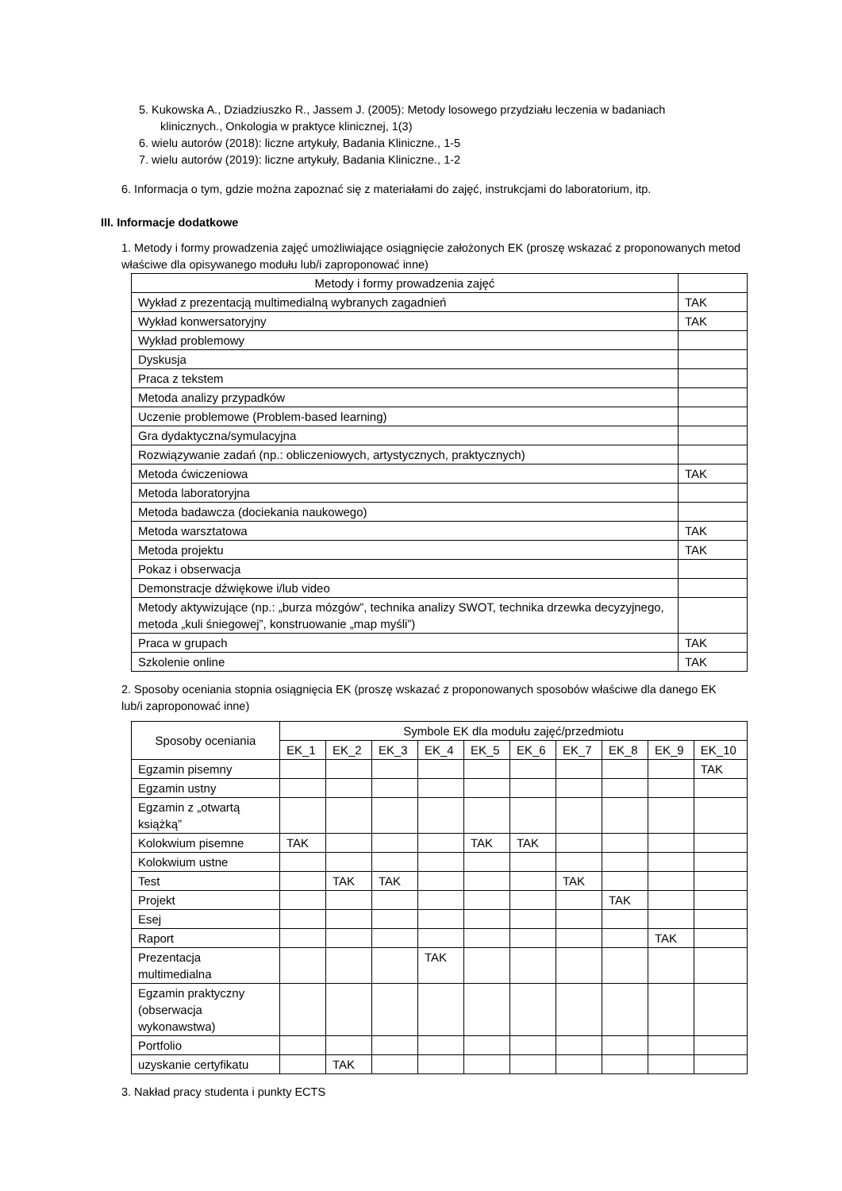5. Kukowska A., Dziadziuszko R., Jassem J. (2005): Metody losowego przydziału leczenia w badaniach
klinicznych., Onkologia w praktyce klinicznej, 1(3)
6. wielu autorów (2018): liczne artykuły, Badania Kliniczne., 1-5
7. wielu autorów (2019): liczne artykuły, Badania Kliniczne., 1-2
6. Informacja o tym, gdzie można zapoznać się z materiałami do zajęć, instrukcjami do laboratorium, itp.
III. Informacje dodatkowe
1. Metody i formy prowadzenia zajęć umożliwiające osiągnięcie założonych EK (proszę wskazać z proponowanych metod właściwe dla opisywanego modułu lub/i zaproponować inne)
| Metody i formy prowadzenia zajęć | |
| --- | --- |
| Wykład z prezentacją multimedialną wybranych zagadnień | TAK |
| Wykład konwersatoryjny | TAK |
| Wykład problemowy | |
| Dyskusja | |
| Praca z tekstem | |
| Metoda analizy przypadków | |
| Uczenie problemowe (Problem-based learning) | |
| Gra dydaktyczna/symulacyjna | |
| Rozwiązywanie zadań (np.: obliczeniowych, artystycznych, praktycznych) | |
| Metoda ćwiczeniowa | TAK |
| Metoda laboratoryjna | |
| Metoda badawcza (dociekania naukowego) | |
| Metoda warsztatowa | TAK |
| Metoda projektu | TAK |
| Pokaz i obserwacja | |
| Demonstracje dźwiękowe i/lub video | |
| Metody aktywizujące (np.: „burza mózgów”, technika analizy SWOT, technika drzewka decyzyjnego, metoda „kuli śniegowej”, konstruowanie „map myśli”) | |
| Praca w grupach | TAK |
| Szkolenie online | TAK |
2. Sposoby oceniania stopnia osiągnięcia EK (proszę wskazać z proponowanych sposobów właściwe dla danego EK lub/i zaproponować inne)
| Sposoby oceniania | Symbole EK dla modułu zajęć/przedmiotu | | | | | | | | | |
| --- | --- | --- | --- | --- | --- | --- | --- | --- | --- | --- |
| | EK_1 | EK_2 | EK_3 | EK_4 | EK_5 | EK_6 | EK_7 | EK_8 | EK_9 | EK_10 |
| Egzamin pisemny | | | | | | | | | | TAK |
| Egzamin ustny | | | | | | | | | | |
| Egzamin z „otwartą książką” | | | | | | | | | | |
| Kolokwium pisemne | TAK | | | | TAK | TAK | | | | |
| Kolokwium ustne | | | | | | | | | | |
| Test | | TAK | TAK | | | | TAK | | | |
| Projekt | | | | | | | | TAK | | |
| Esej | | | | | | | | | | |
| Raport | | | | | | | | | TAK | |
| Prezentacja multimedialna | | | | TAK | | | | | | |
| Egzamin praktyczny (obserwacja wykonawstwa) | | | | | | | | | | |
| Portfolio | | | | | | | | | | |
| uzyskanie certyfikatu | | TAK | | | | | | | | |
3. Nakład pracy studenta i punkty ECTS